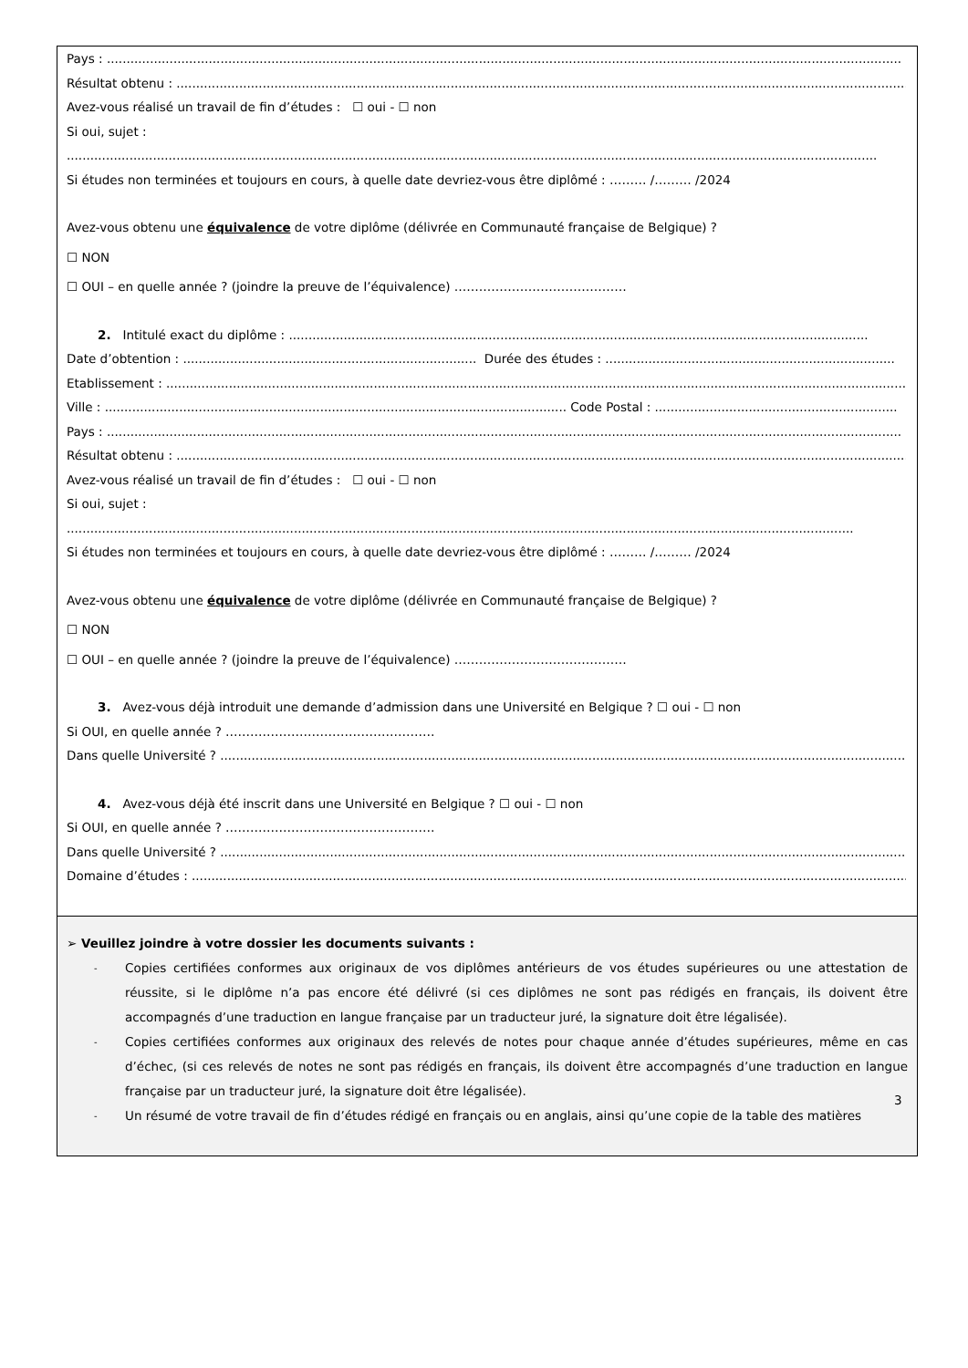Pays : ...........................................................................................................................................................................................................
Résultat obtenu : ..............................................................................................................................................................................................
Avez-vous réalisé un travail de fin d’études : ☐ oui - ☐ non
Si oui, sujet :
...............................................................................................................................................................................................................
Si études non terminées et toujours en cours, à quelle date devriez-vous être diplômé : ……… /……… /2024
Avez-vous obtenu une équivalence de votre diplôme (délivrée en Communauté française de Belgique) ?
☐ NON
☐ OUI – en quelle année ? (joindre la preuve de l’équivalence) ……………………………………
2. Intitulé exact du diplôme : ....................................................................................................................................................
Date d’obtention : ........................................................................... Durée des études : ..........................................................................
Etablissement : ..................................................................................................................................................................................................
Ville : ...................................................................................................................... Code Postal : ..............................................................
Pays : ...........................................................................................................................................................................................................
Résultat obtenu : ..............................................................................................................................................................................................
Avez-vous réalisé un travail de fin d’études : ☐ oui - ☐ non
Si oui, sujet :
.........................................................................................................................................................................................................
Si études non terminées et toujours en cours, à quelle date devriez-vous être diplômé : ……… /……… /2024
Avez-vous obtenu une équivalence de votre diplôme (délivrée en Communauté française de Belgique) ?
☐ NON
☐ OUI – en quelle année ? (joindre la preuve de l’équivalence) ……………………………………
3. Avez-vous déjà introduit une demande d’admission dans une Université en Belgique ? ☐ oui - ☐ non
Si OUI, en quelle année ? ……………………………………………
Dans quelle Université ? ..................................................................................................................................................................................
4. Avez-vous déjà été inscrit dans une Université en Belgique ? ☐ oui - ☐ non
Si OUI, en quelle année ? ……………………………………………
Dans quelle Université ? ..................................................................................................................................................................................
Domaine d’études : ...........................................................................................................................................................................................
➢ Veuillez joindre à votre dossier les documents suivants :
- Copies certifiées conformes aux originaux de vos diplômes antérieurs de vos études supérieures ou une attestation de réussite, si le diplôme n’a pas encore été délivré (si ces diplômes ne sont pas rédigés en français, ils doivent être accompagnés d’une traduction en langue française par un traducteur juré, la signature doit être légalisée).
- Copies certifiées conformes aux originaux des relevés de notes pour chaque année d’études supérieures, même en cas d’échec, (si ces relevés de notes ne sont pas rédigés en français, ils doivent être accompagnés d’une traduction en langue française par un traducteur juré, la signature doit être légalisée).
- Un résumé de votre travail de fin d’études rédigé en français ou en anglais, ainsi qu’une copie de la table des matières
3